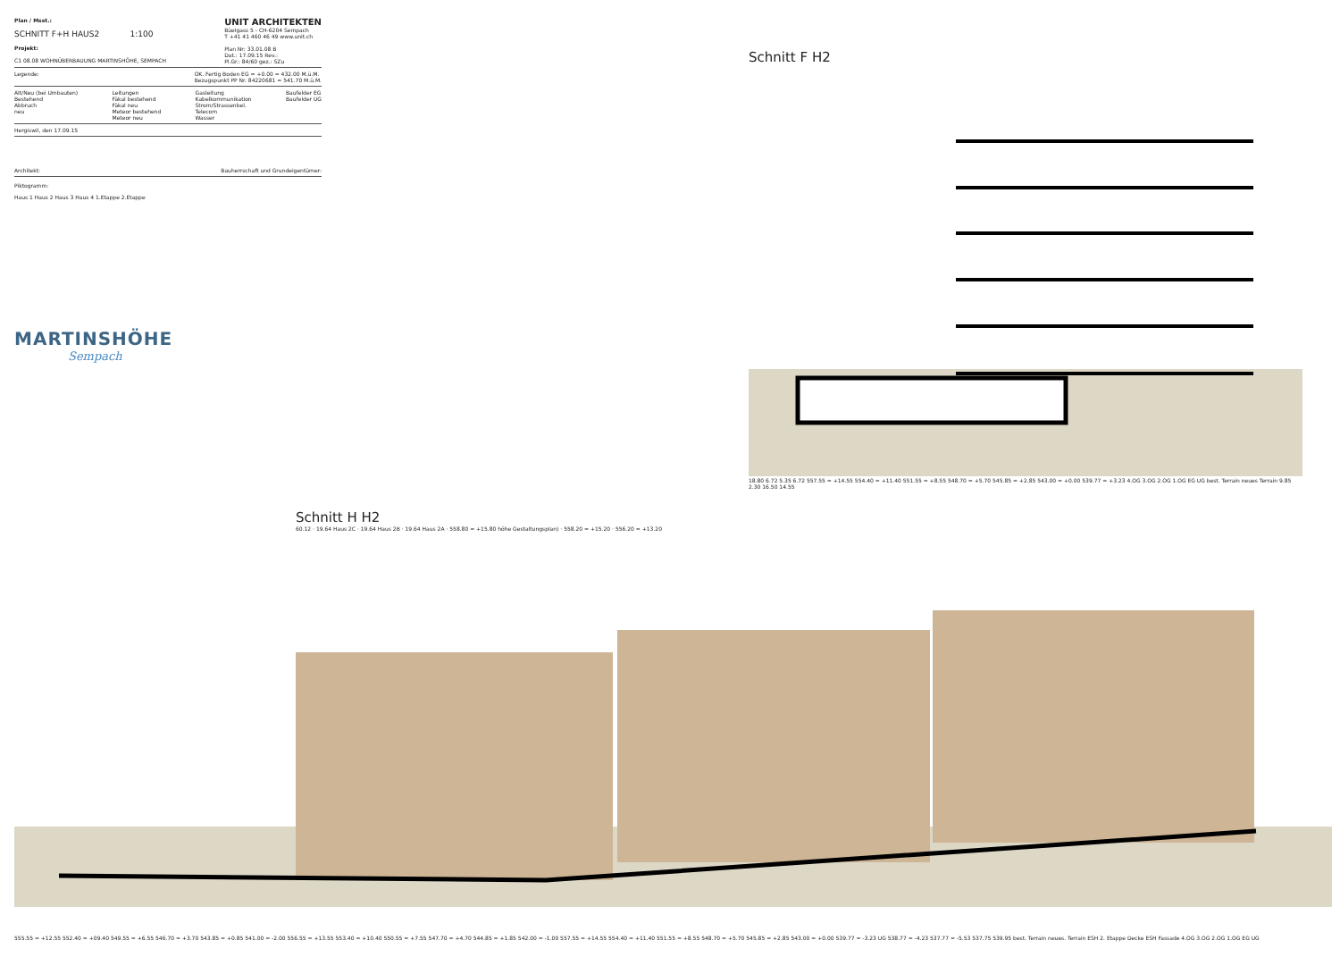Plan / Msst.:
SCHNITT F+H HAUS2 1:100
Projekt:
C1 08.08 WOHNÜBERBAUUNG MARTINSHÖHE, SEMPACH
UNIT ARCHITEKTEN
Büelgass 5 - CH-6204 Sempach
T +41 41 460 46 49 www.unit.ch
Plan Nr: 33.01.08 B
Dat.: 17.09.15 Rev.:
Pl.Gr.: 84/60 gez.: SZu
Legende: OK. Fertig Boden EG = +0.00 = 432.00 M.ü.M.
Bezugspunkt PP Nr. 84220681 = 541.70 M.ü.M.
Alt/Neu (bei Umbauten)
Bestehend
Abbruch
neu
Leitungen
Fäkal bestehend
Fäkal neu
Meteor bestehend
Meteor neu
Gasleitung
Kabelkommunikation
Strom/Strassenbel.
Telecom
Wasser
Baufelder EG
Baufelder UG
Hergiswil, den 17.09.15
Architekt:
Bauherrschaft und Grundeigentümer:
Piktogramm:
Haus 1 Haus 2 Haus 3 Haus 4 1.Etappe 2.Etappe
MARTINSHÖHE
Sempach
Schnitt F H2
18.80 6.72 5.35 6.72 557.55 = +14.55 554.40 = +11.40 551.55 = +8.55 548.70 = +5.70 545.85 = +2.85 543.00 = +0.00 539.77 = +3.23 4.OG 3.OG 2.OG 1.OG EG UG best. Terrain neues Terrain 9.85 2.30 16.50 14.55
Schnitt H H2
60.12 · 19.64 Haus 2C · 19.64 Haus 2B · 19.64 Haus 2A · 558.80 = +15.80 höhe Gestaltungsplan) · 558.20 = +15.20 · 556.20 = +13.20
555.55 = +12.55 552.40 = +09.40 549.55 = +6.55 546.70 = +3.70 543.85 = +0.85 541.00 = -2.00 556.55 = +13.55 553.40 = +10.40 550.55 = +7.55 547.70 = +4.70 544.85 = +1.85 542.00 = -1.00 557.55 = +14.55 554.40 = +11.40 551.55 = +8.55 548.70 = +5.70 545.85 = +2.85 543.00 = +0.00 539.77 = -3.23 UG 538.77 = -4.23 537.77 = -5.53 537.75 539.95 best. Terrain neues. Terrain ESH 2. Etappe Decke ESH Fassade 4.OG 3.OG 2.OG 1.OG EG UG